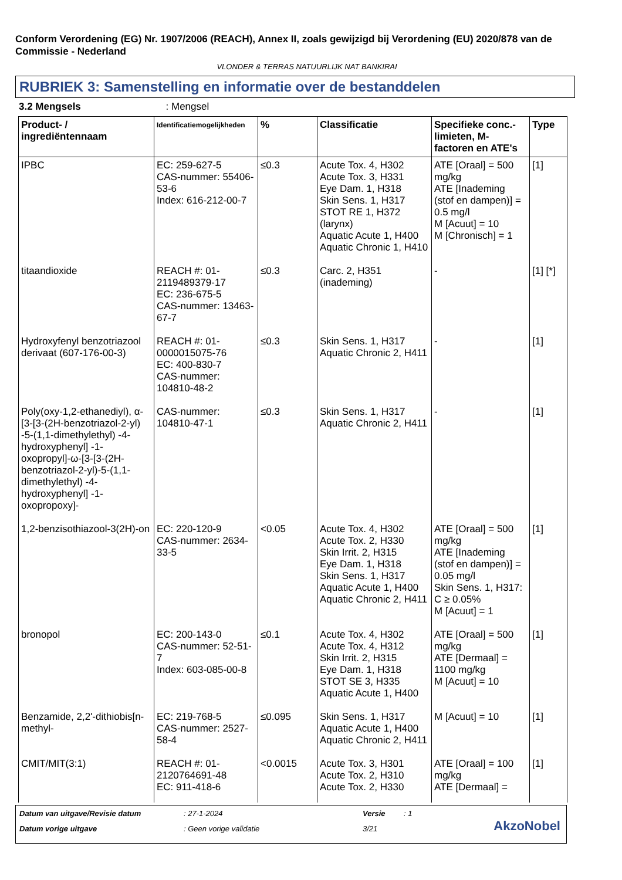Conform Verordening (EG) Nr. 1907/2006 (REACH), Annex II, zoals gewijzigd bij Verordening (EU) 2020/878 van de Commissie - Nederland
VLONDER & TERRAS NATUURLIJK NAT BANKIRAI
RUBRIEK 3: Samenstelling en informatie over de bestanddelen
3.2 Mengsels : Mengsel
| Product- / ingrediëntennaam | Identificatiemogelijkheden | % | Classificatie | Specifieke conc.-limieten, M-factoren en ATE's | Type |
| --- | --- | --- | --- | --- | --- |
| IPBC | EC: 259-627-5 CAS-nummer: 55406-53-6 Index: 616-212-00-7 | ≤0.3 | Acute Tox. 4, H302 Acute Tox. 3, H331 Eye Dam. 1, H318 Skin Sens. 1, H317 STOT RE 1, H372 (larynx) Aquatic Acute 1, H400 Aquatic Chronic 1, H410 | ATE [Oraal] = 500 mg/kg ATE [Inademing (stof en dampen)] = 0.5 mg/l M [Acuut] = 10 M [Chronisch] = 1 | [1] |
| titaandioxide | REACH #: 01-2119489379-17 EC: 236-675-5 CAS-nummer: 13463-67-7 | ≤0.3 | Carc. 2, H351 (inademing) | - | [1] [*] |
| Hydroxyfenyl benzotriazool derivaat (607-176-00-3) | REACH #: 01-0000015075-76 EC: 400-830-7 CAS-nummer: 104810-48-2 | ≤0.3 | Skin Sens. 1, H317 Aquatic Chronic 2, H411 | - | [1] |
| Poly(oxy-1,2-ethanediyl), α-[3-[3-(2H-benzotriazol-2-yl) -5-(1,1-dimethylethyl) -4-hydroxyphenyl] -1-oxopropyl]-ω-[3-[3-(2H-benzotriazol-2-yl)-5-(1,1-dimethylethyl) -4-hydroxyphenyl] -1-oxopropoxy]- | CAS-nummer: 104810-47-1 | ≤0.3 | Skin Sens. 1, H317 Aquatic Chronic 2, H411 | - | [1] |
| 1,2-benzisothiazool-3(2H)-on | EC: 220-120-9 CAS-nummer: 2634-33-5 | <0.05 | Acute Tox. 4, H302 Acute Tox. 2, H330 Skin Irrit. 2, H315 Eye Dam. 1, H318 Skin Sens. 1, H317 Aquatic Acute 1, H400 Aquatic Chronic 2, H411 | ATE [Oraal] = 500 mg/kg ATE [Inademing (stof en dampen)] = 0.05 mg/l Skin Sens. 1, H317: C ≥ 0.05% M [Acuut] = 1 | [1] |
| bronopol | EC: 200-143-0 CAS-nummer: 52-51-7 Index: 603-085-00-8 | ≤0.1 | Acute Tox. 4, H302 Acute Tox. 4, H312 Skin Irrit. 2, H315 Eye Dam. 1, H318 STOT SE 3, H335 Aquatic Acute 1, H400 | ATE [Oraal] = 500 mg/kg ATE [Dermaal] = 1100 mg/kg M [Acuut] = 10 | [1] |
| Benzamide, 2,2'-dithiobis[n-methyl- | EC: 219-768-5 CAS-nummer: 2527-58-4 | ≤0.095 | Skin Sens. 1, H317 Aquatic Acute 1, H400 Aquatic Chronic 2, H411 | M [Acuut] = 10 | [1] |
| CMIT/MIT(3:1) | REACH #: 01-2120764691-48 EC: 911-418-6 | <0.0015 | Acute Tox. 3, H301 Acute Tox. 2, H310 Acute Tox. 2, H330 | ATE [Oraal] = 100 mg/kg ATE [Dermaal] = | [1] |
Datum van uitgave/Revisie datum: 27-1-2024 Versie: 1
Datum vorige uitgave: Geen vorige validatie 3/21
AkzoNobel